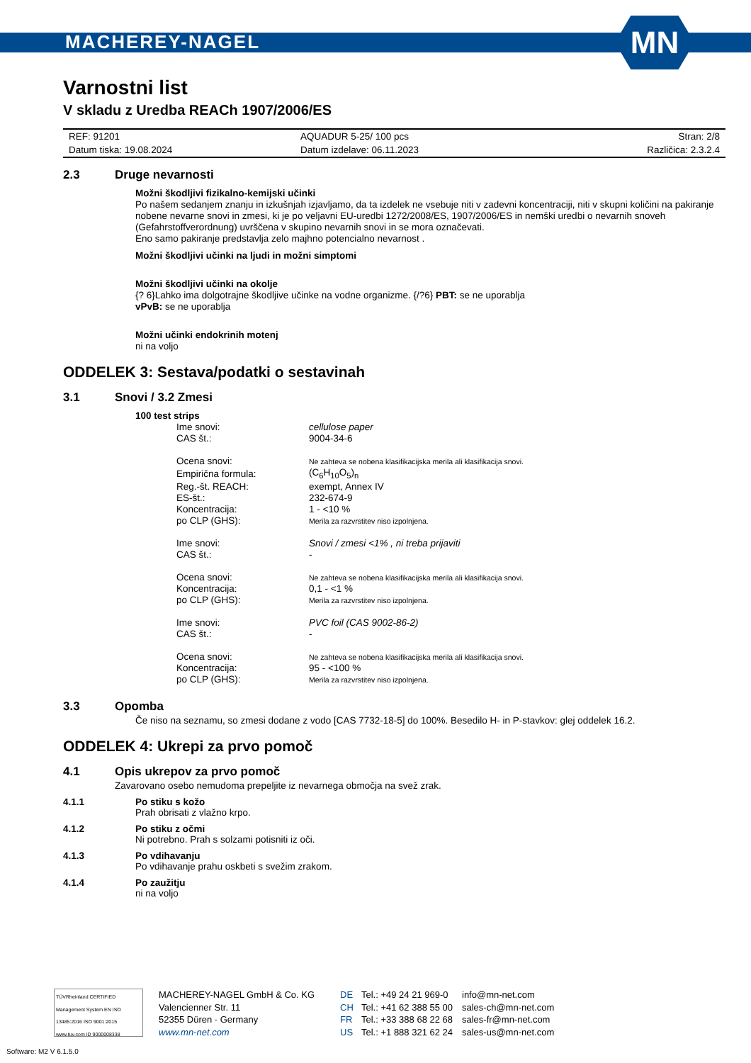MACHEREY-NAGEL
MN
Varnostni list
V skladu z Uredba REACh 1907/2006/ES
| REF: 91201 | AQUADUR 5-25/ 100 pcs | Stran: 2/8 |
| Datum tiska: 19.08.2024 | Datum izdelave: 06.11.2023 | Različica: 2.3.2.4 |
2.3 Druge nevarnosti
Možni škodljivi fizikalno-kemijski učinki
Po našem sedanjem znanju in izkušnjah izjavljamo, da ta izdelek ne vsebuje niti v zadevni koncentraciji, niti v skupni količini na pakiranje nobene nevarne snovi in zmesi, ki je po veljavni EU-uredbi 1272/2008/ES, 1907/2006/ES in nemški uredbi o nevarnih snoveh (Gefahrstoffverordnung) uvrščena v skupino nevarnih snovi in se mora označevati.
Eno samo pakiranje predstavlja zelo majhno potencialno nevarnost .
Možni škodljivi učinki na ljudi in možni simptomi
Možni škodljivi učinki na okolje
{? 6}Lahko ima dolgotrajne škodljive učinke na vodne organizme. {/?6} PBT: se ne uporablja
vPvB: se ne uporablja
Možni učinki endokrinih motenj
ni na voljo
ODDELEK 3: Sestava/podatki o sestavinah
3.1 Snovi / 3.2 Zmesi
100 test strips
| Ime snovi: | cellulose paper |
| CAS št.: | 9004-34-6 |
| Ocena snovi: | Ne zahteva se nobena klasifikacijska merila ali klasifikacija snovi. |
| Empirična formula: | (C<sub>6</sub>H<sub>10</sub>O<sub>5</sub>)<sub>n</sub> |
| Reg.-št. REACH: | exempt, Annex IV |
| ES-št.: | 232-674-9 |
| Koncentracija: | 1 - <10 % |
| po CLP (GHS): | Merila za razvrstitev niso izpolnjena. |
| Ime snovi: | Snovi / zmesi <1% , ni treba prijaviti |
| CAS št.: | - |
| Ocena snovi: | Ne zahteva se nobena klasifikacijska merila ali klasifikacija snovi. |
| Koncentracija: | 0,1 - <1 % |
| po CLP (GHS): | Merila za razvrstitev niso izpolnjena. |
| Ime snovi: | PVC foil (CAS 9002-86-2) |
| CAS št.: | - |
| Ocena snovi: | Ne zahteva se nobena klasifikacijska merila ali klasifikacija snovi. |
| Koncentracija: | 95 - <100 % |
| po CLP (GHS): | Merila za razvrstitev niso izpolnjena. |
3.3 Opomba
Če niso na seznamu, so zmesi dodane z vodo [CAS 7732-18-5] do 100%. Besedilo H- in P-stavkov: glej oddelek 16.2.
ODDELEK 4: Ukrepi za prvo pomoč
4.1 Opis ukrepov za prvo pomoč
Zavarovano osebo nemudoma prepeljite iz nevarnega območja na svež zrak.
4.1.1 Po stiku s kožo
Prah obrisati z vlažno krpo.
4.1.2 Po stiku z očmi
Ni potrebno. Prah s solzami potisniti iz oči.
4.1.3 Po vdihavanju
Po vdihavanje prahu oskbeti s svežim zrakom.
4.1.4 Po zaužitju
ni na voljo
TÜVRheinland CERTIFIED
Management System EN ISO 13485:2016 ISO 9001:2015
www.tuv.com ID 9000008338
MACHEREY-NAGEL GmbH & Co. KG
Valencienner Str. 11
52355 Düren · Germany
www.mn-net.com
DE
CH
FR
US
Tel.: +49 24 21 969-0
Tel.: +41 62 388 55 00
Tel.: +33 388 68 22 68
Tel.: +1 888 321 62 24
info@mn-net.com
sales-ch@mn-net.com
sales-fr@mn-net.com
sales-us@mn-net.com
Software: M2 V 6.1.5.0